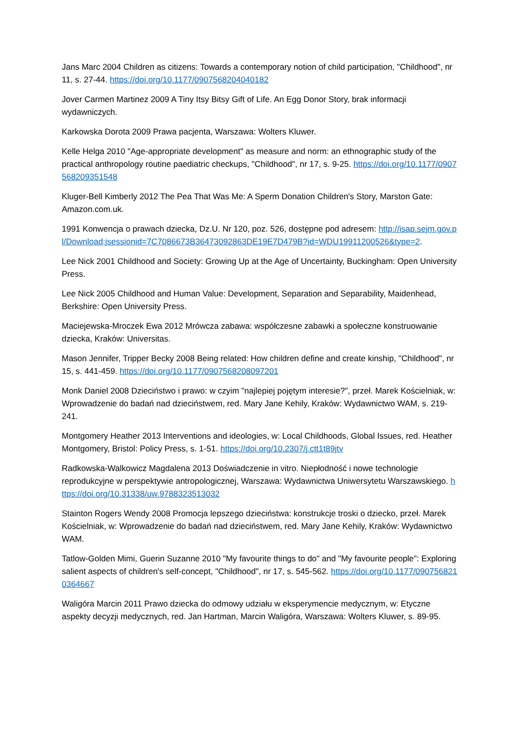Jans Marc 2004 Children as citizens: Towards a contemporary notion of child participation, "Childhood", nr 11, s. 27-44. https://doi.org/10.1177/0907568204040182
Jover Carmen Martinez 2009 A Tiny Itsy Bitsy Gift of Life. An Egg Donor Story, brak informacji wydawniczych.
Karkowska Dorota 2009 Prawa pacjenta, Warszawa: Wolters Kluwer.
Kelle Helga 2010 "Age-appropriate development" as measure and norm: an ethnographic study of the practical anthropology routine paediatric checkups, "Childhood", nr 17, s. 9-25. https://doi.org/10.1177/0907568209351548
Kluger-Bell Kimberly 2012 The Pea That Was Me: A Sperm Donation Children's Story, Marston Gate: Amazon.com.uk.
1991 Konwencja o prawach dziecka, Dz.U. Nr 120, poz. 526, dostępne pod adresem: http://isap.sejm.gov.pl/Download;jsessionid=7C7086673B36473092863DE19E7D479B?id=WDU19911200526&type=2.
Lee Nick 2001 Childhood and Society: Growing Up at the Age of Uncertainty, Buckingham: Open University Press.
Lee Nick 2005 Childhood and Human Value: Development, Separation and Separability, Maidenhead, Berkshire: Open University Press.
Maciejewska-Mroczek Ewa 2012 Mrówcza zabawa: współczesne zabawki a społeczne konstruowanie dziecka, Kraków: Universitas.
Mason Jennifer, Tripper Becky 2008 Being related: How children define and create kinship, "Childhood", nr 15, s. 441-459. https://doi.org/10.1177/0907568208097201
Monk Daniel 2008 Dzieciństwo i prawo: w czyim "najlepiej pojętym interesie?", przeł. Marek Kościelniak, w: Wprowadzenie do badań nad dzieciństwem, red. Mary Jane Kehily, Kraków: Wydawnictwo WAM, s. 219-241.
Montgomery Heather 2013 Interventions and ideologies, w: Local Childhoods, Global Issues, red. Heather Montgomery, Bristol: Policy Press, s. 1-51. https://doi.org/10.2307/j.ctt1t89jtv
Radkowska-Walkowicz Magdalena 2013 Doświadczenie in vitro. Niepłodność i nowe technologie reprodukcyjne w perspektywie antropologicznej, Warszawa: Wydawnictwa Uniwersytetu Warszawskiego. https://doi.org/10.31338/uw.9788323513032
Stainton Rogers Wendy 2008 Promocja lepszego dzieciństwa: konstrukcje troski o dziecko, przeł. Marek Kościelniak, w: Wprowadzenie do badań nad dzieciństwem, red. Mary Jane Kehily, Kraków: Wydawnictwo WAM.
Tatlow-Golden Mimi, Guerin Suzanne 2010 "My favourite things to do" and "My favourite people": Exploring salient aspects of children's self-concept, "Childhood", nr 17, s. 545-562. https://doi.org/10.1177/0907568210364667
Waligóra Marcin 2011 Prawo dziecka do odmowy udziału w eksperymencie medycznym, w: Etyczne aspekty decyzji medycznych, red. Jan Hartman, Marcin Waligóra, Warszawa: Wolters Kluwer, s. 89-95.